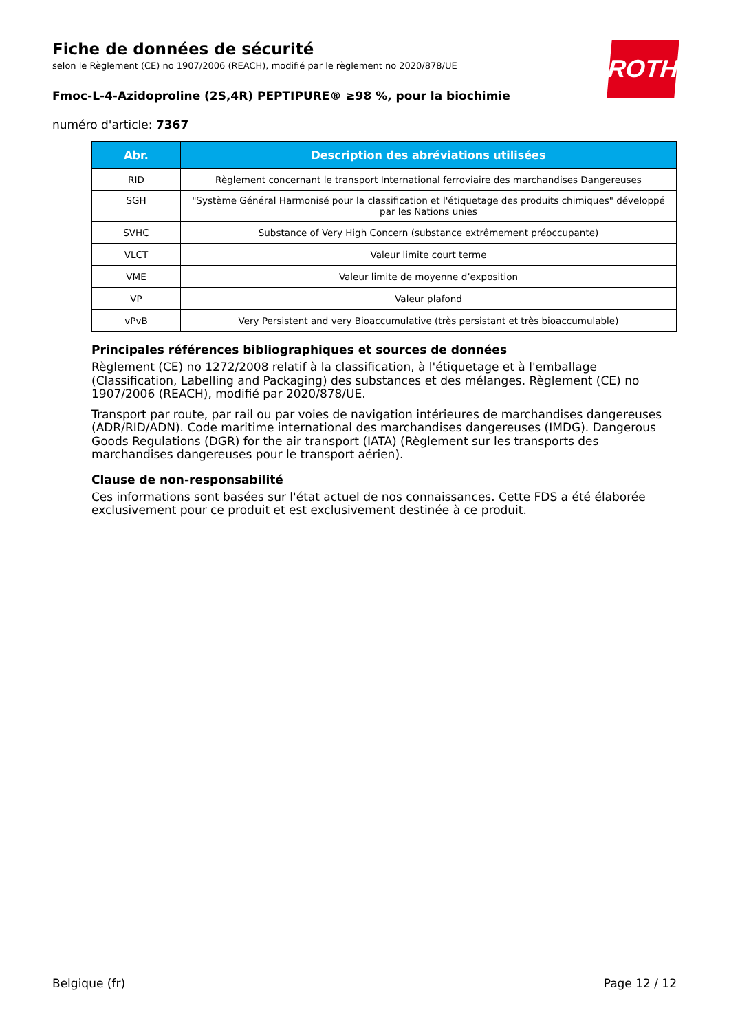Fiche de données de sécurité
selon le Règlement (CE) no 1907/2006 (REACH), modifié par le règlement no 2020/878/UE
Fmoc-L-4-Azidoproline (2S,4R) PEPTIPURE® ≥98 %, pour la biochimie
numéro d'article: 7367
ROTH
| Abr. | Description des abréviations utilisées |
| --- | --- |
| RID | Règlement concernant le transport International ferroviaire des marchandises Dangereuses |
| SGH | "Système Général Harmonisé pour la classification et l'étiquetage des produits chimiques" développé par les Nations unies |
| SVHC | Substance of Very High Concern (substance extrêmement préoccupante) |
| VLCT | Valeur limite court terme |
| VME | Valeur limite de moyenne d’exposition |
| VP | Valeur plafond |
| vPvB | Very Persistent and very Bioaccumulative (très persistant et très bioaccumulable) |
Principales références bibliographiques et sources de données
Règlement (CE) no 1272/2008 relatif à la classification, à l'étiquetage et à l'emballage (Classification, Labelling and Packaging) des substances et des mélanges. Règlement (CE) no 1907/2006 (REACH), modifié par 2020/878/UE.
Transport par route, par rail ou par voies de navigation intérieures de marchandises dangereuses (ADR/RID/ADN). Code maritime international des marchandises dangereuses (IMDG). Dangerous Goods Regulations (DGR) for the air transport (IATA) (Règlement sur les transports des marchandises dangereuses pour le transport aérien).
Clause de non-responsabilité
Ces informations sont basées sur l'état actuel de nos connaissances. Cette FDS a été élaborée exclusivement pour ce produit et est exclusivement destinée à ce produit.
Belgique (fr) Page 12 / 12